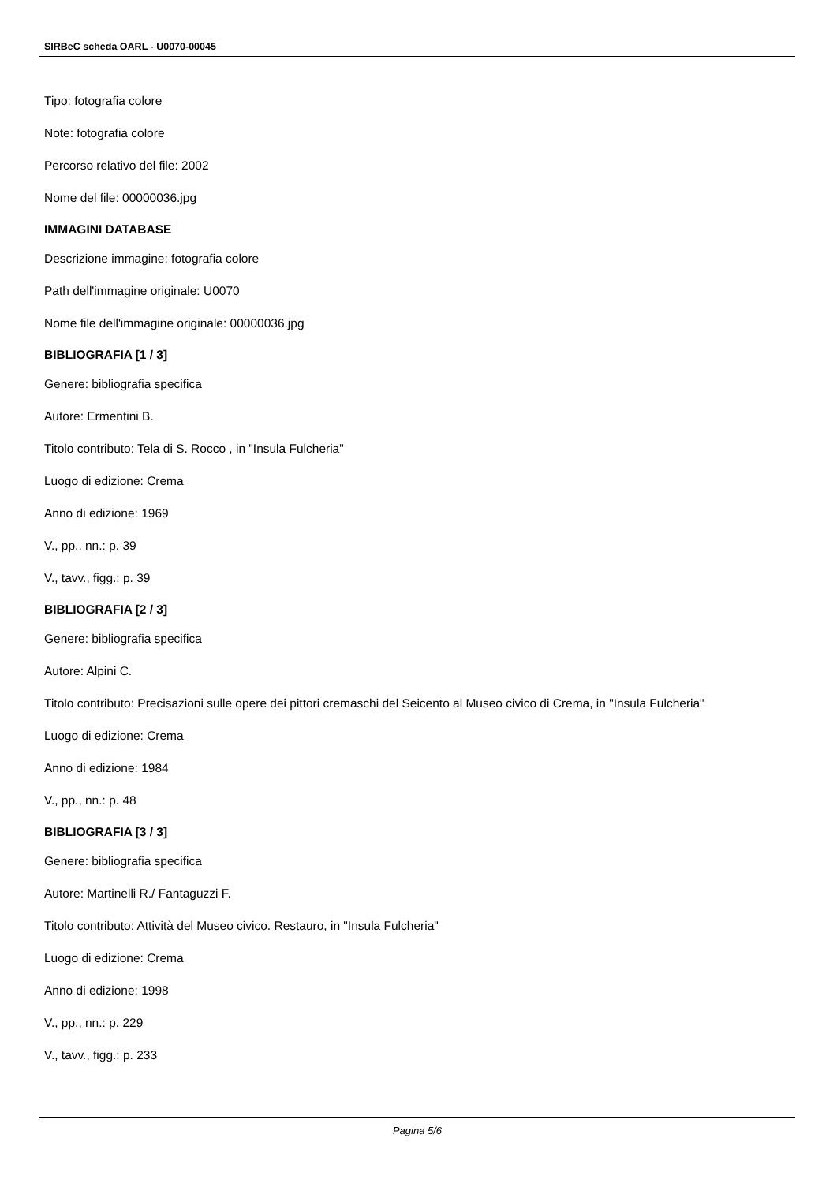SIRBeC scheda OARL - U0070-00045
Tipo: fotografia colore
Note: fotografia colore
Percorso relativo del file: 2002
Nome del file: 00000036.jpg
IMMAGINI DATABASE
Descrizione immagine: fotografia colore
Path dell'immagine originale: U0070
Nome file dell'immagine originale: 00000036.jpg
BIBLIOGRAFIA [1 / 3]
Genere: bibliografia specifica
Autore: Ermentini B.
Titolo contributo: Tela di S. Rocco , in "Insula Fulcheria"
Luogo di edizione: Crema
Anno di edizione: 1969
V., pp., nn.: p. 39
V., tavv., figg.: p. 39
BIBLIOGRAFIA [2 / 3]
Genere: bibliografia specifica
Autore: Alpini C.
Titolo contributo: Precisazioni sulle opere dei pittori cremaschi del Seicento al Museo civico di Crema, in "Insula Fulcheria"
Luogo di edizione: Crema
Anno di edizione: 1984
V., pp., nn.: p. 48
BIBLIOGRAFIA [3 / 3]
Genere: bibliografia specifica
Autore: Martinelli R./ Fantaguzzi F.
Titolo contributo: Attività del Museo civico. Restauro, in "Insula Fulcheria"
Luogo di edizione: Crema
Anno di edizione: 1998
V., pp., nn.: p. 229
V., tavv., figg.: p. 233
Pagina 5/6